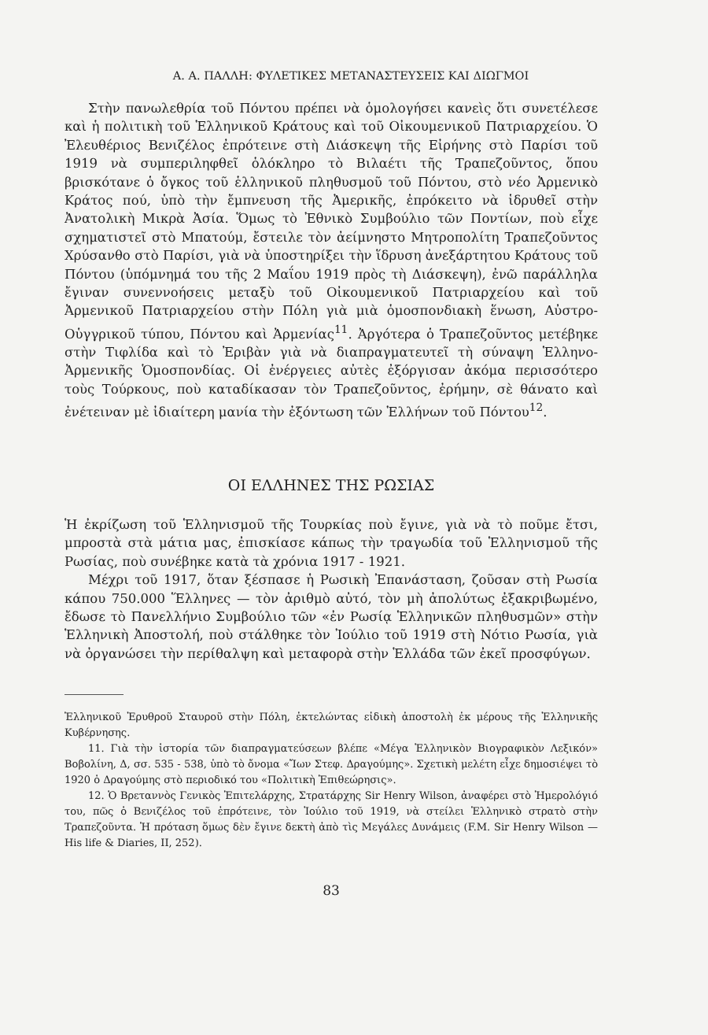Α. Α. ΠΑΛΛΗ: ΦΥΛΕΤΙΚΕΣ ΜΕΤΑΝΑΣΤΕΥΣΕΙΣ ΚΑΙ ΔΙΩΓΜΟΙ
Στὴν πανωλεθρία τοῦ Πόντου πρέπει νὰ ὁμολογήσει κανεὶς ὅτι συνετέλεσε καὶ ἡ πολιτικὴ τοῦ Ἑλληνικοῦ Κράτους καὶ τοῦ Οἰκουμενικοῦ Πατριαρχείου. Ὁ Ἐλευθέριος Βενιζέλος ἐπρότεινε στὴ Διάσκεψη τῆς Εἰρήνης στὸ Παρίσι τοῦ 1919 νὰ συμπεριληφθεῖ ὁλόκληρο τὸ Βιλαέτι τῆς Τραπεζοῦντος, ὅπου βρισκότανε ὁ ὄγκος τοῦ ἑλληνικοῦ πληθυσμοῦ τοῦ Πόντου, στὸ νέο Ἀρμενικὸ Κράτος πού, ὑπὸ τὴν ἔμπνευση τῆς Ἀμερικῆς, ἐπρόκειτο νὰ ἱδρυθεῖ στὴν Ἀνατολικὴ Μικρὰ Ἀσία. Ὅμως τὸ Ἐθνικὸ Συμβούλιο τῶν Ποντίων, ποὺ εἶχε σχηματιστεῖ στὸ Μπατούμ, ἔστειλε τὸν ἀείμνηστο Μητροπολίτη Τραπεζοῦντος Χρύσανθο στὸ Παρίσι, γιὰ νὰ ὑποστηρίξει τὴν ἵδρυση ἀνεξάρτητου Κράτους τοῦ Πόντου (ὑπόμνημά του τῆς 2 Μαΐου 1919 πρὸς τὴ Διάσκεψη), ἐνῶ παράλληλα ἔγιναν συνεννοήσεις μεταξὺ τοῦ Οἰκουμενικοῦ Πατριαρχείου καὶ τοῦ Ἀρμενικοῦ Πατριαρχείου στὴν Πόλη γιὰ μιὰ ὁμοσπονδιακὴ ἕνωση, Αὐστρο-Οὑγγρικοῦ τύπου, Πόντου καὶ Ἀρμενίας<sup>11</sup>. Ἀργότερα ὁ Τραπεζοῦντος μετέβηκε στὴν Τιφλίδα καὶ τὸ Ἐριβὰν γιὰ νὰ διαπραγματευτεῖ τὴ σύναψη Ἑλληνο-Ἀρμενικῆς Ὁμοσπονδίας. Οἱ ἐνέργειες αὐτὲς ἐξόργισαν ἀκόμα περισσότερο τοὺς Τούρκους, ποὺ καταδίκασαν τὸν Τραπεζοῦντος, ἐρήμην, σὲ θάνατο καὶ ἐνέτειναν μὲ ἰδιαίτερη μανία τὴν ἐξόντωση τῶν Ἑλλήνων τοῦ Πόντου<sup>12</sup>.
ΟΙ ΕΛΛΗΝΕΣ ΤΗΣ ΡΩΣΙΑΣ
Ἡ ἐκρίζωση τοῦ Ἑλληνισμοῦ τῆς Τουρκίας ποὺ ἔγινε, γιὰ νὰ τὸ ποῦμε ἔτσι, μπροστὰ στὰ μάτια μας, ἐπισκίασε κάπως τὴν τραγωδία τοῦ Ἑλληνισμοῦ τῆς Ρωσίας, ποὺ συνέβηκε κατὰ τὰ χρόνια 1917 - 1921.
Μέχρι τοῦ 1917, ὅταν ξέσπασε ἡ Ρωσικὴ Ἐπανάσταση, ζοῦσαν στὴ Ρωσία κάπου 750.000 Ἕλληνες — τὸν ἀριθμὸ αὐτό, τὸν μὴ ἀπολύτως ἐξακριβωμένο, ἔδωσε τὸ Πανελλήνιο Συμβούλιο τῶν «ἐν Ρωσίᾳ Ἑλληνικῶν πληθυσμῶν» στὴν Ἑλληνικὴ Ἀποστολή, ποὺ στάλθηκε τὸν Ἰούλιο τοῦ 1919 στὴ Νότιο Ρωσία, γιὰ νὰ ὀργανώσει τὴν περίθαλψη καὶ μεταφορὰ στὴν Ἑλλάδα τῶν ἐκεῖ προσφύγων.
Ἑλληνικοῦ Ἐρυθροῦ Σταυροῦ στὴν Πόλη, ἐκτελώντας εἰδικὴ ἀποστολὴ ἐκ μέρους τῆς Ἑλληνικῆς Κυβέρνησης.
11. Γιὰ τὴν ἱστορία τῶν διαπραγματεύσεων βλέπε «Μέγα Ἑλληνικὸν Βιογραφικὸν Λεξικόν» Βοβολίνη, Δ, σσ. 535 - 538, ὑπὸ τὸ ὄνομα «Ἴων Στεφ. Δραγούμης». Σχετικὴ μελέτη εἶχε δημοσιέψει τὸ 1920 ὁ Δραγούμης στὸ περιοδικό του «Πολιτικὴ Ἐπιθεώρησις».
12. Ὁ Βρεταννὸς Γενικὸς Ἐπιτελάρχης, Στρατάρχης Sir Henry Wilson, ἀναφέρει στὸ Ἡμερολόγιό του, πῶς ὁ Βενιζέλος τοῦ ἐπρότεινε, τὸν Ἰούλιο τοῦ 1919, νὰ στείλει Ἑλληνικὸ στρατὸ στὴν Τραπεζοῦντα. Ἡ πρόταση ὅμως δὲν ἔγινε δεκτὴ ἀπὸ τὶς Μεγάλες Δυνάμεις (F.M. Sir Henry Wilson — His life & Diaries, II, 252).
83